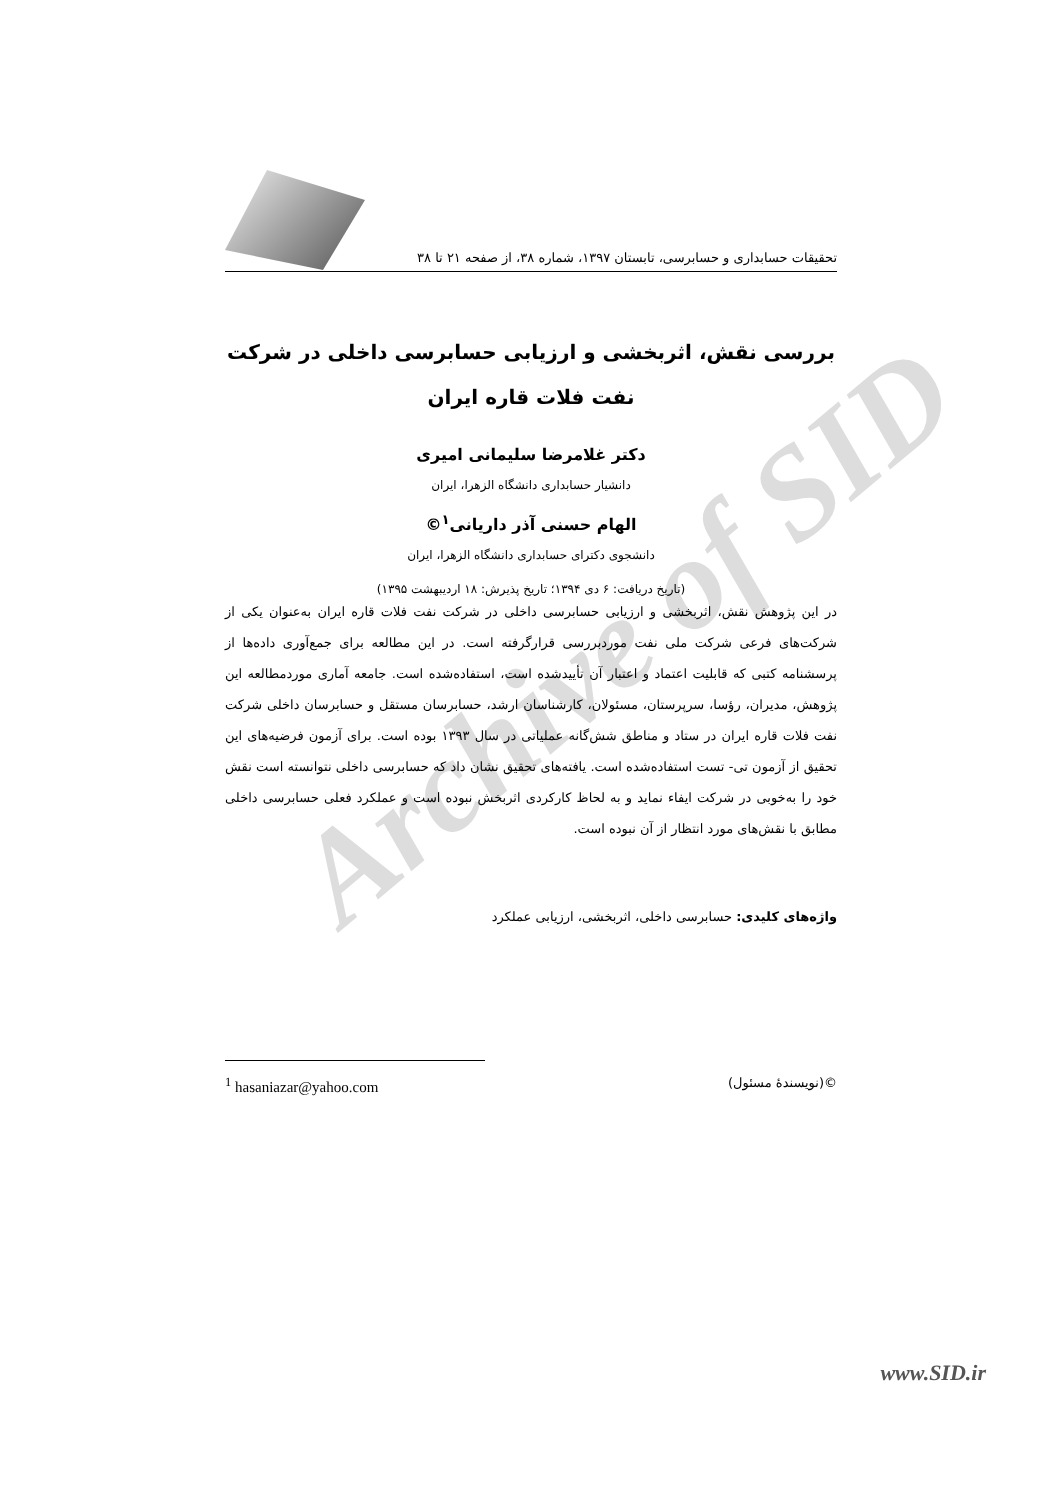Archive of SID
تحقیقات حسابداری و حسابرسی، تابستان ۱۳۹۷، شماره ۳۸، از صفحه ۲۱ تا ۳۸
بررسی نقش، اثربخشی و ارزیابی حسابرسی داخلی در شرکت نفت فلات قاره ایران
دکتر غلامرضا سلیمانی امیری
دانشیار حسابداری دانشگاه الزهرا، ایران
الهام حسنی آذر داریانی<sup>۱</sup>©
دانشجوی دکترای حسابداری دانشگاه الزهرا، ایران
(تاریخ دریافت: ۶ دی ۱۳۹۴؛ تاریخ پذیرش: ۱۸ اردیبهشت ۱۳۹۵)
در این پژوهش نقش، اثربخشی و ارزیابی حسابرسی داخلی در شرکت نفت فلات قاره ایران به‌عنوان یکی از شرکت‌های فرعی شرکت ملی نفت موردبررسی قرارگرفته است. در این مطالعه برای جمع‌آوری داده‌ها از پرسشنامه کتبی که قابلیت اعتماد و اعتبار آن تأییدشده است، استفاده‌شده است. جامعه آماری موردمطالعه این پژوهش، مدیران، رؤسا، سرپرستان، مسئولان، کارشناسان ارشد، حسابرسان مستقل و حسابرسان داخلی شرکت نفت فلات قاره ایران در ستاد و مناطق شش‌گانه عملیاتی در سال ۱۳۹۳ بوده است. برای آزمون فرضیه‌های این تحقیق از آزمون تی- تست استفاده‌شده است. یافته‌های تحقیق نشان داد که حسابرسی داخلی نتوانسته است نقش خود را به‌خوبی در شرکت ایفاء نماید و به لحاظ کارکردی اثربخش نبوده است و عملکرد فعلی حسابرسی داخلی مطابق با نقش‌های مورد انتظار از آن نبوده است.
واژه‌های کلیدی: حسابرسی داخلی، اثربخشی، ارزیابی عملکرد
©(نویسندهٔ مسئول) <sup>1</sup> hasaniazar@yahoo.com
www.SID.ir